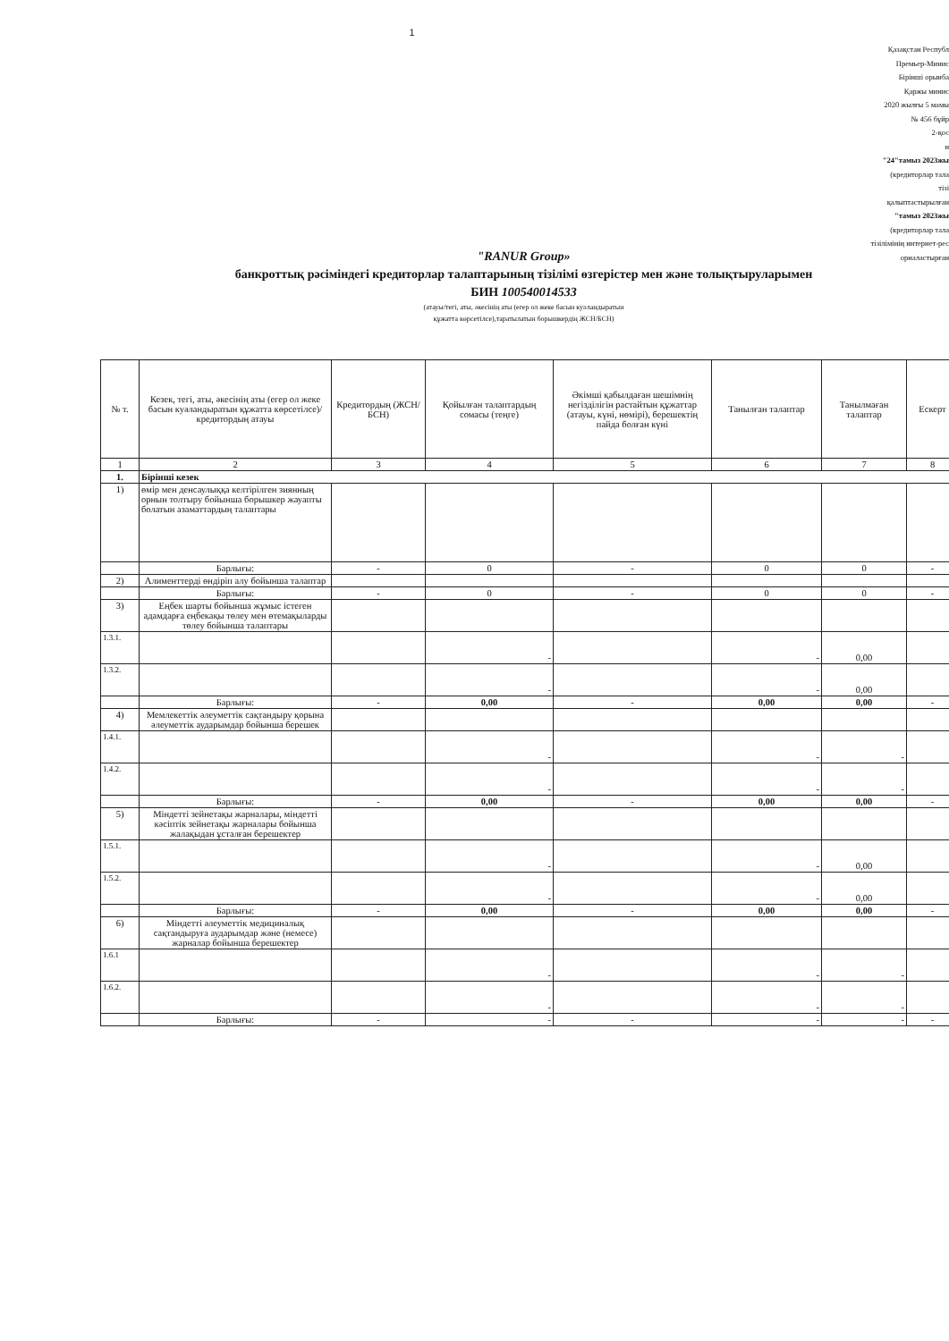1
Қазақстан Республ
Премьер-Минис
Бірінші орынба
Қаржы минис
2020 жылғы 5 мамы
№ 456 бұйр
2-қос
н
"24"тамыз 2023жы
(кредиторлар тала
тізі
қалыптастырылған
"тамыз 2023жы
(кредиторлар тала
тізілімінің интернет-рес
орналастырған
"RANUR Group»
банкроттық рәсіміндегі кредиторлар талаптарының тізілімі өзгерістер мен және толықтыруларымен
БИН 100540014533
(атауы/тегі, аты, әкесінің аты (егер ол жеке басын куәландыратын
құжатта көрсетілсе),таратылатын борышкердің ЖСН/БСН)
| № т. | Кезек, тегі, аты, әкесінің аты (егер ол жеке басын куәландыратын құжатта көрсетілсе)/ кредитордың атауы | Кредитордың (ЖСН/БСН) | Қойылған талаптардың сомасы (теңге) | Әкімші қабылдаған шешімнің негізділігін растайтын құжаттар (атауы, күні, нөмірі), берешектің пайда болған күні | Танылған талаптар | Танылмаған талаптар | Ескерт |
| 1 | 2 | 3 | 4 | 5 | 6 | 7 | 8 |
| 1. | Бірінші кезек | | | | | | |
| 1) | өмір мен денсаулыққа келтірілген зиянның орнын толтыру бойынша борышкер жауапты болатын азаматтардың талаптары | | | | | | |
| | Барлығы: | - | 0 | - | 0 | 0 | - |
| 2) | Алименттерді өндіріп алу бойынша талаптар | | | | | | |
| | Барлығы: | - | 0 | - | 0 | 0 | - |
| 3) | Еңбек шарты бойынша жұмыс істеген адамдарға еңбекақы төлеу мен өтемақыларды төлеу бойынша талаптары | | | | | | |
| 1.3.1. | | | - | | - | 0,00 | |
| 1.3.2. | | | - | | - | 0,00 | |
| | Барлығы: | - | 0,00 | - | 0,00 | 0,00 | - |
| 4) | Мемлекеттік әлеуметтік сақтандыру қорына әлеуметтік аударымдар бойынша берешек | | | | | | |
| 1.4.1. | | | - | | - | - | |
| 1.4.2. | | | - | | - | - | |
| | Барлығы: | - | 0,00 | - | 0,00 | 0,00 | - |
| 5) | Міндетті зейнетақы жарналары, міндетті кәсіптік зейнетақы жарналары бойынша жалақыдан ұсталған берешектер | | | | | | |
| 1.5.1. | | | - | | - | 0,00 | |
| 1.5.2. | | | - | | - | 0,00 | |
| | Барлығы: | - | 0,00 | - | 0,00 | 0,00 | - |
| 6) | Міндетті әлеуметтік медициналық сақтандыруға аударымдар және (немесе) жарналар бойынша берешектер | | | | | | |
| 1.6.1 | | | - | | - | - | |
| 1.6.2. | | | - | | - | - | |
| | Барлығы: | - | - | - | - | - | - |